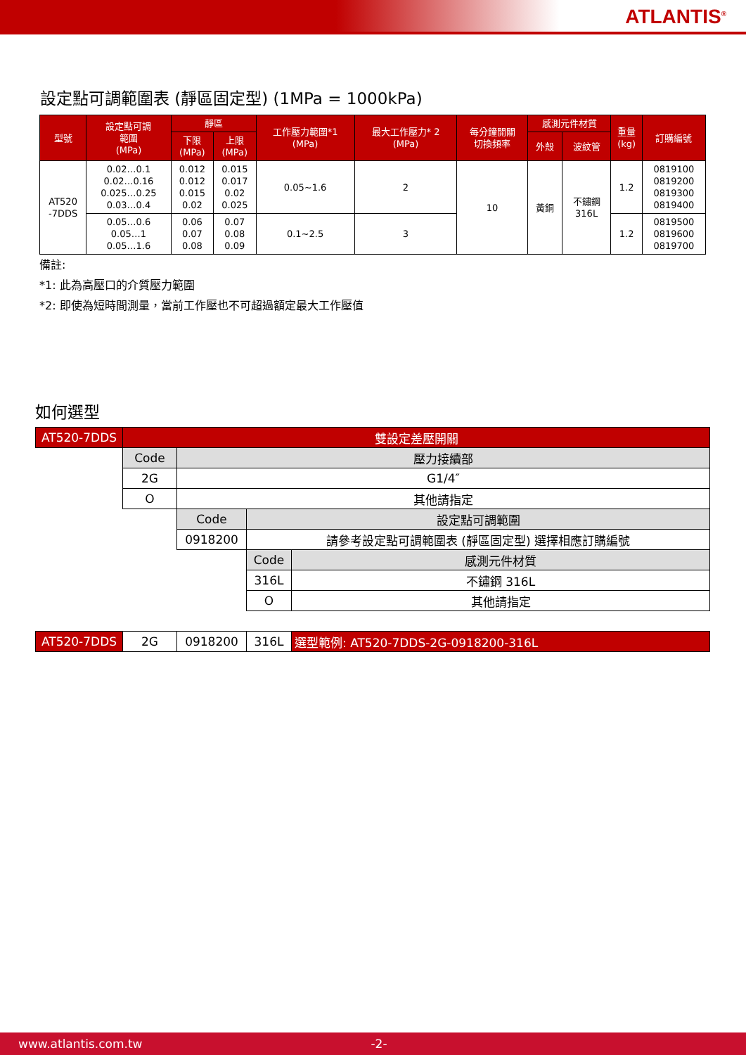ATLANTIS<sup>®</sup>
設定點可調範圍表 (靜區固定型) (1MPa = 1000kPa)
| 型號 | 設定點可調 範圍 (MPa) | 靜區 | | 工作壓力範圍*1 (MPa) | 最大工作壓力* 2 (MPa) | 每分鐘開關 切換頻率 | 感測元件材質 | | 重量 (kg) | 訂購編號 |
| --- | --- | --- | --- | --- | --- | --- | --- | --- | --- | --- |
| | | 下限 (MPa) | 上限 (MPa) | | | | 外殼 | 波紋管 | | |
| AT520 -7DDS | 0.02…0.1 0.02…0.16 0.025…0.25 0.03…0.4 | 0.012 0.012 0.015 0.02 | 0.015 0.017 0.02 0.025 | 0.05~1.6 | 2 | 10 | 黃銅 | 不鏽鋼 316L | 1.2 | 0819100 0819200 0819300 0819400 |
| | 0.05…0.6 0.05…1 0.05…1.6 | 0.06 0.07 0.08 | 0.07 0.08 0.09 | 0.1~2.5 | 3 | | | | 1.2 | 0819500 0819600 0819700 |
備註:
*1: 此為高壓口的介質壓力範圍
*2: 即使為短時間測量，當前工作壓也不可超過額定最大工作壓值
如何選型
| AT520-7DDS | 雙設定差壓開關 | | | |
| | Code | 壓力接續部 | | |
| | 2G | G1/4″ | | |
| | O | 其他請指定 | | |
| | | Code | 設定點可調範圍 | |
| | | 0918200 | 請參考設定點可調範圍表 (靜區固定型) 選擇相應訂購編號 | |
| | | | Code | 感測元件材質 |
| | | | 316L | 不鏽鋼 316L |
| | | | O | 其他請指定 |
| AT520-7DDS | 2G | 0918200 | 316L | 選型範例: AT520-7DDS-2G-0918200-316L |
www.atlantis.com.tw -2-